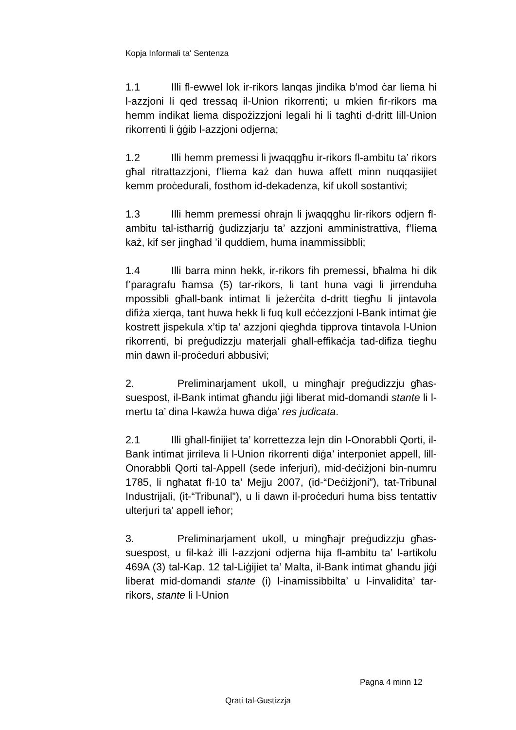Kopja Informali ta' Sentenza
1.1 Illi fl-ewwel lok ir-rikors lanqas jindika b’mod ċar liema hi l-azzjoni li qed tressaq il-Union rikorrenti; u mkien fir-rikors ma hemm indikat liema dispożizzjoni legali hi li tagħti d-dritt lill-Union rikorrenti li ġġib l-azzjoni odjerna;
1.2 Illi hemm premessi li jwaqqgħu ir-rikors fl-ambitu ta’ rikors għal ritrattazzjoni, f’liema każ dan huwa affett minn nuqqasijiet kemm proċedurali, fosthom id-dekadenza, kif ukoll sostantivi;
1.3 Illi hemm premessi oħrajn li jwaqqgħu lir-rikors odjern fl-ambitu tal-istħarriġ ġudizzjarju ta’ azzjoni amministrattiva, f’liema każ, kif ser jingħad ’il quddiem, huma inammissibbli;
1.4 Illi barra minn hekk, ir-rikors fih premessi, bħalma hi dik f’paragrafu ħamsa (5) tar-rikors, li tant huna vagi li jirrenduha mpossibli għall-bank intimat li jeżerċita d-dritt tiegħu li jintavola difiża xierqa, tant huwa hekk li fuq kull eċċezzjoni l-Bank intimat ġie kostrett jispekula x’tip ta’ azzjoni qiegħda tipprova tintavola l-Union rikorrenti, bi preġudizzju materjali għall-effikaċja tad-difiza tiegħu min dawn il-proċeduri abbusivi;
2. Preliminarjament ukoll, u mingħajr preġudizzju għas-suespost, il-Bank intimat għandu jiġi liberat mid-domandi stante li l-mertu ta’ dina l-kawża huwa diġa’ res judicata.
2.1 Illi għall-finijiet ta’ korrettezza lejn din l-Onorabbli Qorti, il-Bank intimat jirrileva li l-Union rikorrenti diġa’ interponiet appell, lill-Onorabbli Qorti tal-Appell (sede inferjuri), mid-deċiżjoni bin-numru 1785, li ngħatat fl-10 ta’ Mejju 2007, (id-“Deċiżjoni”), tat-Tribunal Industrijali, (it-“Tribunal”), u li dawn il-proċeduri huma biss tentattiv ulterjuri ta’ appell ieħor;
3. Preliminarjament ukoll, u mingħajr preġudizzju għas-suespost, u fil-każ illi l-azzjoni odjerna hija fl-ambitu ta’ l-artikolu 469A (3) tal-Kap. 12 tal-Liġijiet ta’ Malta, il-Bank intimat għandu jiġi liberat mid-domandi stante (i) l-inamissibbilta’ u l-invalidita’ tar-rikors, stante li l-Union
Pagna 4 minn 12
Qrati tal-Gustizzja